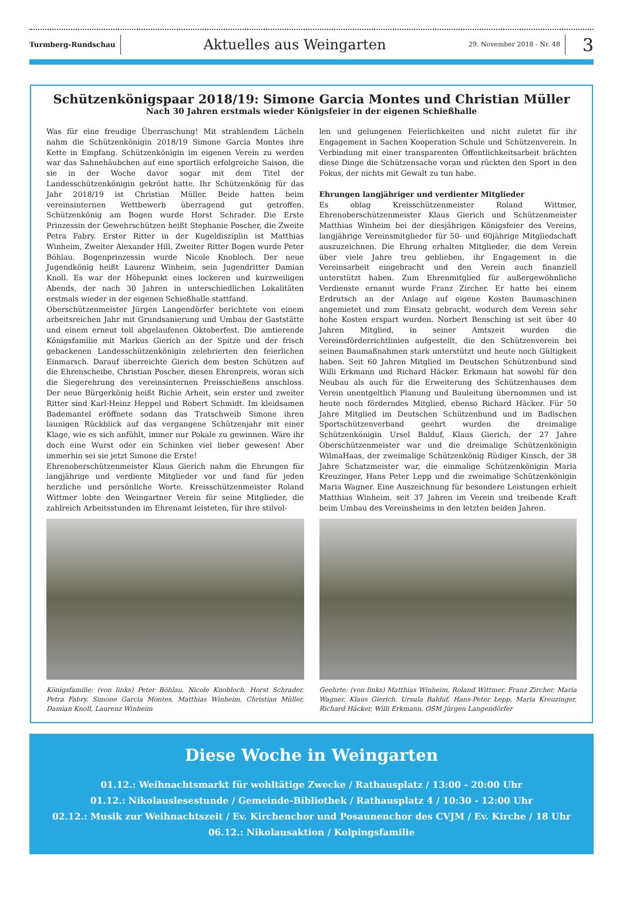Turmberg-Rundschau
Aktuelles aus Weingarten
29. November 2018 - Nr. 48
3
Schützenkönigspaar 2018/19: Simone Garcia Montes und Christian Müller
Nach 30 Jahren erstmals wieder Königsfeier in der eigenen Schießhalle
Was für eine freudige Überraschung! Mit strahlendem Lächeln nahm die Schützenkönigin 2018/19 Simone Garcia Montes ihre Kette in Empfang. Schützenkönigin im eigenen Verein zu werden war das Sahnehäubchen auf eine sportlich erfolgreiche Saison, die sie in der Woche davor sogar mit dem Titel der Landesschützenkönigin gekrönt hatte. Ihr Schützenkönig für das Jahr 2018/19 ist Christian Müller. Beide hatten beim vereinsinternen Wettbewerb überragend gut getroffen. Schützenkönig am Bogen wurde Horst Schrader. Die Erste Prinzessin der Gewehrschützen heißt Stephanie Poscher, die Zweite Petra Fabry. Erster Ritter in der Kugeldisziplin ist Matthias Winheim, Zweiter Alexander Hill, Zweiter Ritter Bogen wurde Peter Böhlau. Bogenprinzessin wurde Nicole Knobloch. Der neue Jugendkönig heißt Laurenz Winheim, sein Jugendritter Damian Knoll. Es war der Höhepunkt eines lockeren und kurzweiligen Abends, der nach 30 Jahren in unterschiedlichen Lokalitäten erstmals wieder in der eigenen Schießhalle stattfand.
Oberschützenmeister Jürgen Langendörfer berichtete von einem arbeitsreichen Jahr mit Grundsanierung und Umbau der Gaststätte und einem erneut toll abgelaufenen Oktoberfest. Die amtierende Königsfamilie mit Markus Gierich an der Spitze und der frisch gebackenen Landesschützenkönigin zelebrierten den feierlichen Einmarsch. Darauf überreichte Gierich dem besten Schützen auf die Ehrenscheibe, Christian Poscher, diesen Ehrenpreis, woran sich die Siegerehrung des vereinsinternen Preisschießens anschloss. Der neue Bürgerkönig heißt Richie Arheit, sein erster und zweiter Ritter sind Karl-Heinz Heppel und Robert Schmidt. Im kleidsamen Bademantel eröffnete sodann das Tratschweib Simone ihren launigen Rückblick auf das vergangene Schützenjahr mit einer Klage, wie es sich anfühlt, immer nur Pokale zu gewinnen. Wäre ihr doch eine Wurst oder ein Schinken viel lieber gewesen! Aber immerhin sei sie jetzt Simone die Erste!
Ehrenoberschützenmeister Klaus Gierich nahm die Ehrungen für langjährige und verdiente Mitglieder vor und fand für jeden herzliche und persönliche Worte. Kreisschützenmeister Roland Wittmer lobte den Weingartner Verein für seine Mitglieder, die zahlreich Arbeitsstunden im Ehrenamt leisteten, für ihre stilvol-
Königsfamilie: (von links) Peter Böhlau, Nicole Knobloch, Horst Schrader, Petra Fabry, Simone Garcia Montes, Matthias Winheim, Christian Müller, Damian Knoll, Laurenz Winheim
len und gelungenen Feierlichkeiten und nicht zuletzt für ihr Engagement in Sachen Kooperation Schule und Schützenverein. In Verbindung mit einer transparenten Öffentlichkeitsarbeit brächten diese Dinge die Schützensache voran und rückten den Sport in den Fokus, der nichts mit Gewalt zu tun habe.
Ehrungen langjähriger und verdienter Mitglieder
Es oblag Kreisschützenmeister Roland Wittmer, Ehrenoberschützenmeister Klaus Gierich und Schützenmeister Matthias Winheim bei der diesjährigen Königsfeier des Vereins, langjährige Vereinsmitglieder für 50- und 60jährige Mitgliedschaft auszuzeichnen. Die Ehrung erhalten Mitglieder, die dem Verein über viele Jahre treu geblieben, ihr Engagement in die Vereinsarbeit eingebracht und den Verein auch finanziell unterstützt haben. Zum Ehrenmitglied für außergewöhnliche Verdienste ernannt wurde Franz Zircher. Er hatte bei einem Erdrutsch an der Anlage auf eigene Kosten Baumaschinen angemietet und zum Einsatz gebracht, wodurch dem Verein sehr hohe Kosten erspart wurden. Norbert Bensching ist seit über 40 Jahren Mitglied, in seiner Amtszeit wurden die Vereinsförderrichtlinien aufgestellt, die den Schützenverein bei seinen Baumaßnahmen stark unterstützt und heute noch Gültigkeit haben. Seit 60 Jahren Mitglied im Deutschen Schützenbund sind Willi Erkmann und Richard Häcker. Erkmann hat sowohl für den Neubau als auch für die Erweiterung des Schützenhauses dem Verein unentgeltlich Planung und Bauleitung übernommen und ist heute noch förderndes Mitglied, ebenso Richard Häcker. Für 50 Jahre Mitglied im Deutschen Schützenbund und im Badischen Sportschützenverband geehrt wurden die dreimalige Schützenkönigin Ursel Balduf, Klaus Gierich, der 27 Jahre Oberschützenmeister war und die dreimalige Schützenkönigin WilmaHaas, der zweimalige Schützenkönig Rüdiger Kinsch, der 38 Jahre Schatzmeister war, die einmalige Schützenkönigin Maria Kreuzinger, Hans Peter Lepp und die zweimalige Schützenkönigin Maria Wagner. Eine Auszeichnung für besondere Leistungen erhielt Matthias Winheim, seit 37 Jahren im Verein und treibende Kraft beim Umbau des Vereinsheims in den letzten beiden Jahren.
Geehrte: (von links) Matthias Winheim, Roland Wittmer, Franz Zircher, Maria Wagner, Klaus Gierich, Ursula Balduf, Hans-Peter Lepp, Maria Kreuzinger, Richard Häcker, Willi Erkmann, OSM Jürgen Langendörfer
Diese Woche in Weingarten
01.12.: Weihnachtsmarkt für wohltätige Zwecke / Rathausplatz / 13:00 - 20:00 Uhr
01.12.: Nikolauslesestunde / Gemeinde-Bibliothek / Rathausplatz 4 / 10:30 - 12:00 Uhr
02.12.: Musik zur Weihnachtszeit / Ev. Kirchenchor und Posaunenchor des CVJM / Ev. Kirche / 18 Uhr
06.12.: Nikolausaktion / Kolpingsfamilie